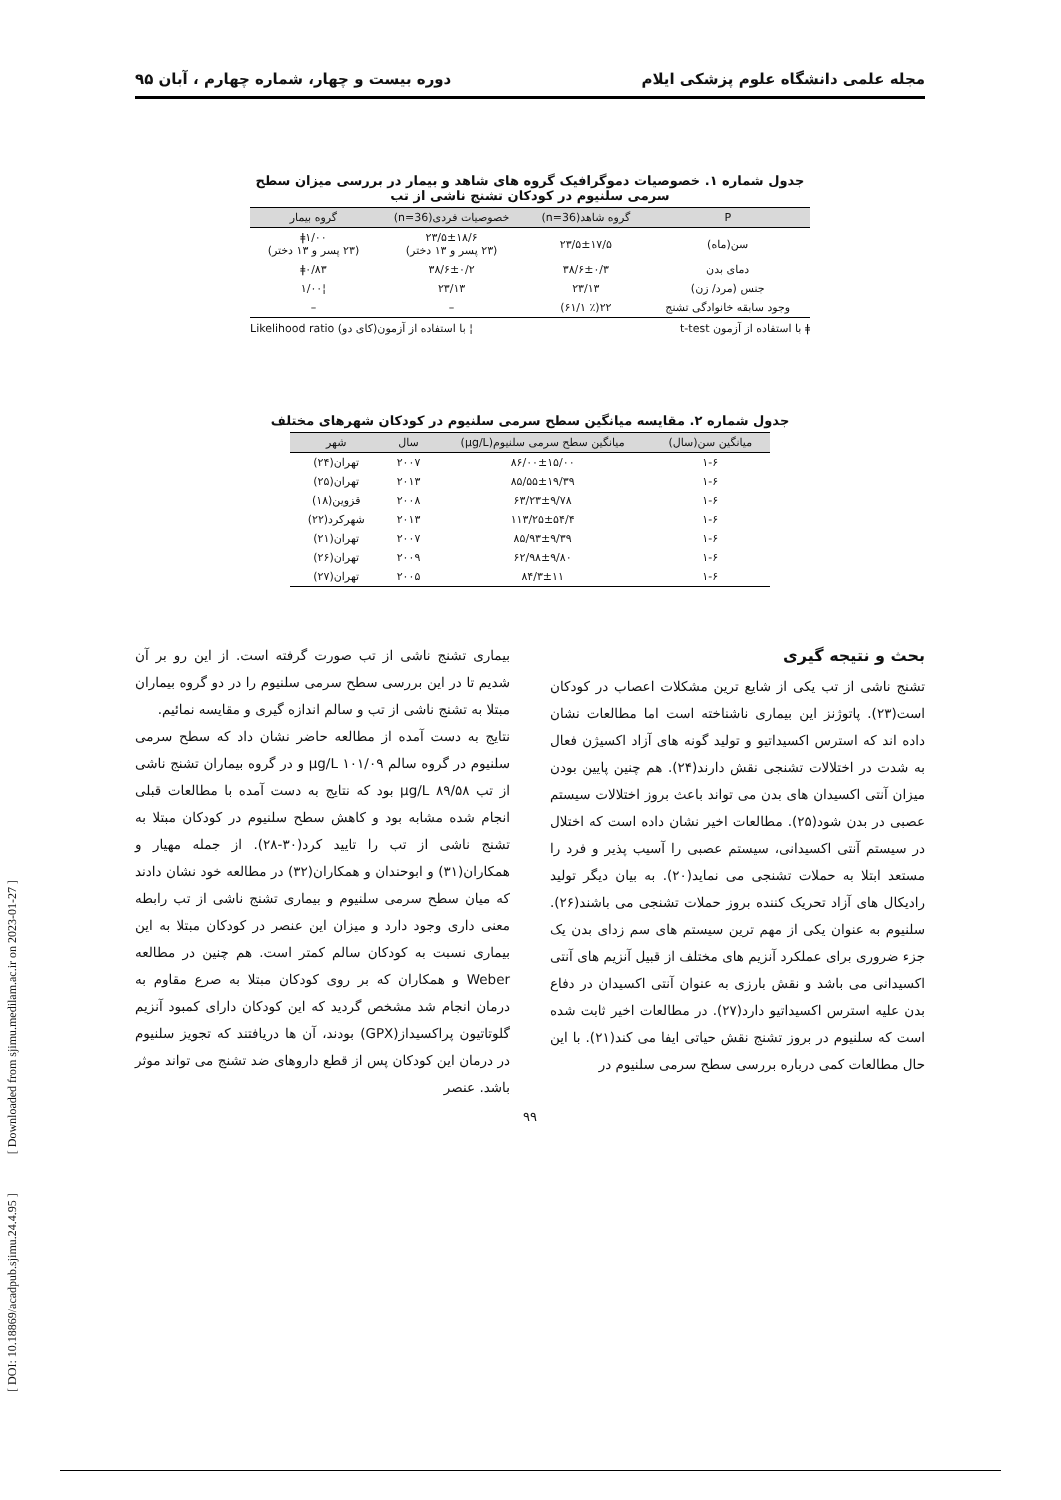مجله علمی دانشگاه علوم پزشکی ایلام دوره بیست و چهار، شماره چهارم ، آبان ۹۵
جدول شماره ۱. خصوصیات دموگرافیک گروه های شاهد و بیمار در بررسی میزان سطح
سرمی سلنیوم در کودکان تشنج ناشی از تب
| P | گروه شاهد(n=36) | خصوصیات فردی(n=36) | گروه بیمار |
| --- | --- | --- | --- |
| سن(ماه) | ۲۳/۵±۱۷/۵ | ۲۳/۵±۱۸/۶ (۲۳ پسر و ۱۳ دختر) | ǂ۱/۰۰ (۲۳ پسر و ۱۳ دختر) |
| دمای بدن | ۳۸/۶±۰/۳ | ۳۸/۶±۰/۲ | ǂ۰/۸۳ |
| جنس (مرد/ زن) | ۲۳/۱۳ | ۲۳/۱۳ | ¦۱/۰۰ |
| وجود سابقه خانوادگی تشنج | ۲۲(٪ ۶۱/۱) | – | – |
ǂ با استفاده از آزمون t-test ¦ با استفاده از آزمون(کای دو) Likelihood ratio
جدول شماره ۲. مقایسه میانگین سطح سرمی سلنیوم در کودکان شهرهای مختلف
| میانگین سن(سال) | میانگین سطح سرمی سلنیوم(µg/L) | سال | شهر |
| --- | --- | --- | --- |
| ۱-۶ | ۸۶/۰۰±۱۵/۰۰ | ۲۰۰۷ | تهران(۲۴) |
| ۱-۶ | ۸۵/۵۵±۱۹/۳۹ | ۲۰۱۳ | تهران(۲۵) |
| ۱-۶ | ۶۳/۲۳±۹/۷۸ | ۲۰۰۸ | قزوین(۱۸) |
| ۱-۶ | ۱۱۳/۲۵±۵۴/۴ | ۲۰۱۳ | شهرکرد(۲۲) |
| ۱-۶ | ۸۵/۹۳±۹/۳۹ | ۲۰۰۷ | تهران(۲۱) |
| ۱-۶ | ۶۲/۹۸±۹/۸۰ | ۲۰۰۹ | تهران(۲۶) |
| ۱-۶ | ۸۴/۳±۱۱ | ۲۰۰۵ | تهران(۲۷) |
بحث و نتیجه گیری
تشنج ناشی از تب یکی از شایع ترین مشکلات اعصاب در کودکان است(۲۳). پاتوژنز این بیماری ناشناخته است اما مطالعات نشان داده اند که استرس اکسیداتیو و تولید گونه های آزاد اکسیژن فعال به شدت در اختلالات تشنجی نقش دارند(۲۴). هم چنین پایین بودن میزان آنتی اکسیدان های بدن می تواند باعث بروز اختلالات سیستم عصبی در بدن شود(۲۵). مطالعات اخیر نشان داده است که اختلال در سیستم آنتی اکسیدانی، سیستم عصبی را آسیب پذیر و فرد را مستعد ابتلا به حملات تشنجی می نماید(۲۰). به بیان دیگر تولید رادیکال های آزاد تحریک کننده بروز حملات تشنجی می باشند(۲۶). سلنیوم به عنوان یکی از مهم ترین سیستم های سم زدای بدن یک جزء ضروری برای عملکرد آنزیم های مختلف از قبیل آنزیم های آنتی اکسیدانی می باشد و نقش بارزی به عنوان آنتی اکسیدان در دفاع بدن علیه استرس اکسیداتیو دارد(۲۷). در مطالعات اخیر ثابت شده است که سلنیوم در بروز تشنج نقش حیاتی ایفا می کند(۲۱). با این حال مطالعات کمی درباره بررسی سطح سرمی سلنیوم در
بیماری تشنج ناشی از تب صورت گرفته است. از این رو بر آن شدیم تا در این بررسی سطح سرمی سلنیوم را در دو گروه بیماران مبتلا به تشنج ناشی از تب و سالم اندازه گیری و مقایسه نمائیم.
نتایج به دست آمده از مطالعه حاضر نشان داد که سطح سرمی سلنیوم در گروه سالم ۱۰۱/۰۹ µg/L و در گروه بیماران تشنج ناشی از تب ۸۹/۵۸ µg/L بود که نتایج به دست آمده با مطالعات قبلی انجام شده مشابه بود و کاهش سطح سلنیوم در کودکان مبتلا به تشنج ناشی از تب را تایید کرد(۳۰-۲۸). از جمله مهیار و همکاران(۳۱) و ابوحندان و همکاران(۳۲) در مطالعه خود نشان دادند که میان سطح سرمی سلنیوم و بیماری تشنج ناشی از تب رابطه معنی داری وجود دارد و میزان این عنصر در کودکان مبتلا به این بیماری نسبت به کودکان سالم کمتر است. هم چنین در مطالعه Weber و همکاران که بر روی کودکان مبتلا به صرع مقاوم به درمان انجام شد مشخص گردید که این کودکان دارای کمبود آنزیم گلوتاتیون پراکسیداز(GPX) بودند، آن ها دریافتند که تجویز سلنیوم در درمان این کودکان پس از قطع داروهای ضد تشنج می تواند موثر باشد. عنصر
۹۹
[ DOI: 10.18869/acadpub.sjimu.24.4.95 ] [ Downloaded from sjimu.medilam.ac.ir on 2023-01-27 ]